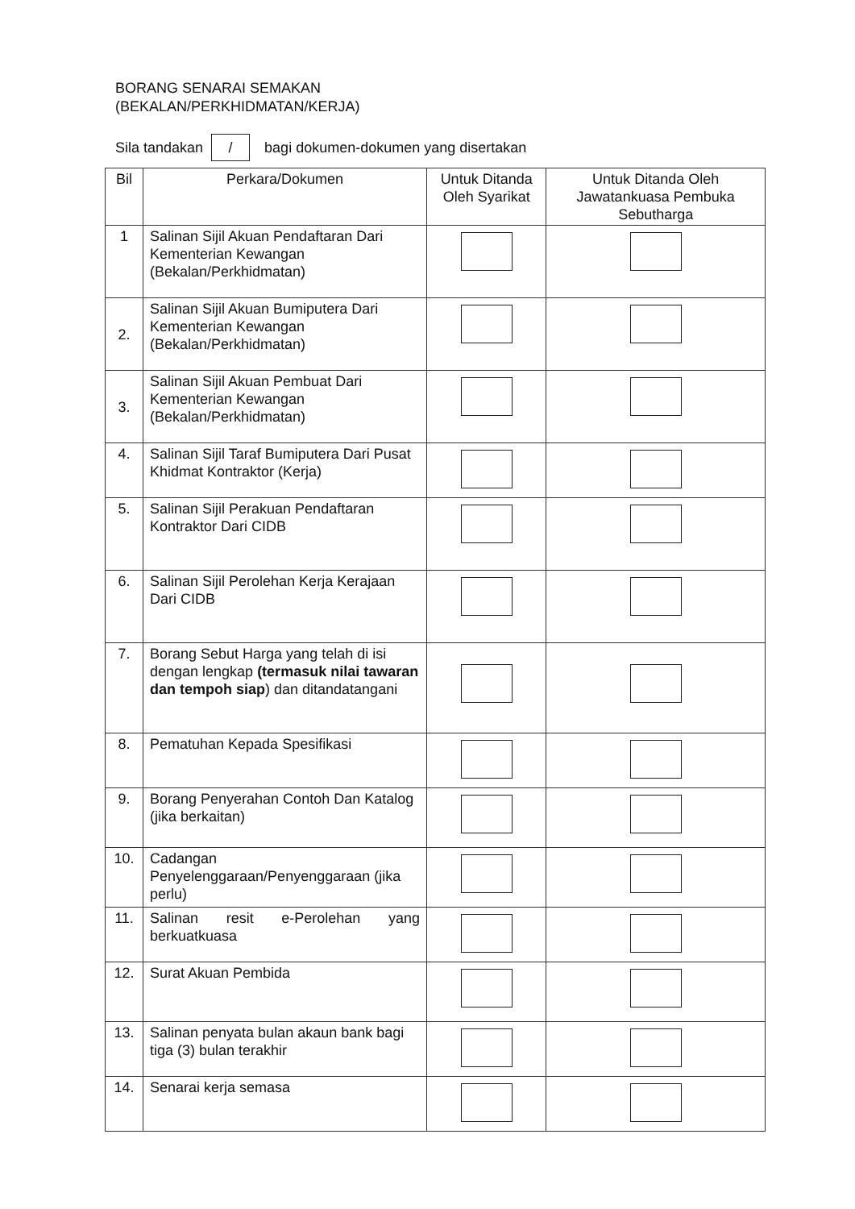BORANG SENARAI SEMAKAN
(BEKALAN/PERKHIDMATAN/KERJA)
Sila tandakan / bagi dokumen-dokumen yang disertakan
| Bil | Perkara/Dokumen | Untuk Ditanda Oleh Syarikat | Untuk Ditanda Oleh Jawatankuasa Pembuka Sebutharga |
| --- | --- | --- | --- |
| 1 | Salinan Sijil Akuan Pendaftaran Dari Kementerian Kewangan (Bekalan/Perkhidmatan) | | |
| 2. | Salinan Sijil Akuan Bumiputera Dari Kementerian Kewangan (Bekalan/Perkhidmatan) | | |
| 3. | Salinan Sijil Akuan Pembuat Dari Kementerian Kewangan (Bekalan/Perkhidmatan) | | |
| 4. | Salinan Sijil Taraf Bumiputera Dari Pusat Khidmat Kontraktor (Kerja) | | |
| 5. | Salinan Sijil Perakuan Pendaftaran Kontraktor Dari CIDB | | |
| 6. | Salinan Sijil Perolehan Kerja Kerajaan Dari CIDB | | |
| 7. | Borang Sebut Harga yang telah di isi dengan lengkap (termasuk nilai tawaran dan tempoh siap ) dan ditandatangani | | |
| 8. | Pematuhan Kepada Spesifikasi | | |
| 9. | Borang Penyerahan Contoh Dan Katalog (jika berkaitan) | | |
| 10. | Cadangan Penyelenggaraan/Penyenggaraan (jika perlu) | | |
| 11. | Salinan resit e-Perolehan yang berkuatkuasa | | |
| 12. | Surat Akuan Pembida | | |
| 13. | Salinan penyata bulan akaun bank bagi tiga (3) bulan terakhir | | |
| 14. | Senarai kerja semasa | | |